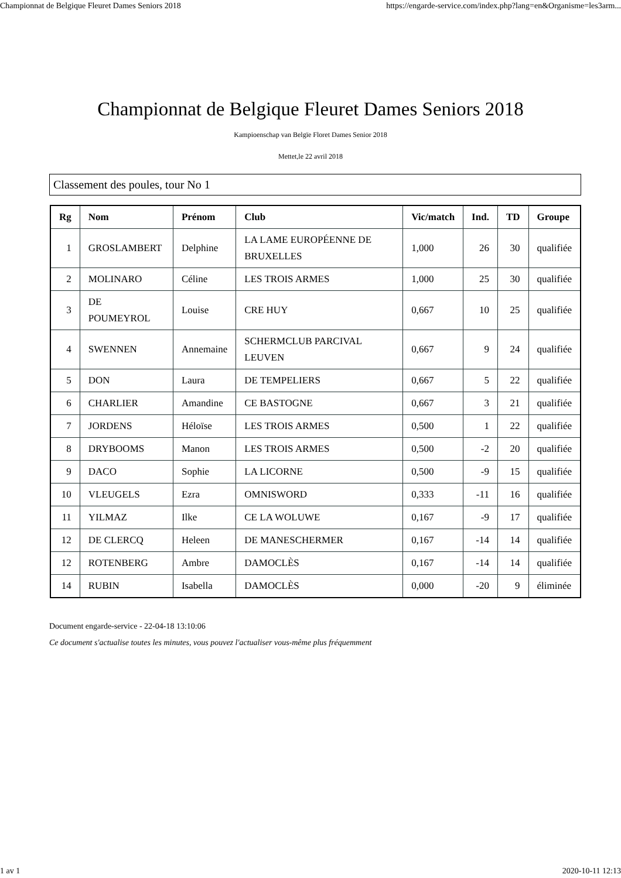Championnat de Belgique Fleuret Dames Seniors 2018 https://engarde-service.com/index.php?lang=en&Organisme=les3arm...
Championnat de Belgique Fleuret Dames Seniors 2018
Kampioenschap van Belgïe Floret Dames Senior 2018
Mettet,le 22 avril 2018
Classement des poules, tour No 1
| Rg | Nom | Prénom | Club | Vic/match | Ind. | TD | Groupe |
| --- | --- | --- | --- | --- | --- | --- | --- |
| 1 | GROSLAMBERT | Delphine | LA LAME EUROPÉENNE DE BRUXELLES | 1,000 | 26 | 30 | qualifiée |
| 2 | MOLINARO | Céline | LES TROIS ARMES | 1,000 | 25 | 30 | qualifiée |
| 3 | DE POUMEYROL | Louise | CRE HUY | 0,667 | 10 | 25 | qualifiée |
| 4 | SWENNEN | Annemaine | SCHERMCLUB PARCIVAL LEUVEN | 0,667 | 9 | 24 | qualifiée |
| 5 | DON | Laura | DE TEMPELIERS | 0,667 | 5 | 22 | qualifiée |
| 6 | CHARLIER | Amandine | CE BASTOGNE | 0,667 | 3 | 21 | qualifiée |
| 7 | JORDENS | Héloïse | LES TROIS ARMES | 0,500 | 1 | 22 | qualifiée |
| 8 | DRYBOOMS | Manon | LES TROIS ARMES | 0,500 | -2 | 20 | qualifiée |
| 9 | DACO | Sophie | LA LICORNE | 0,500 | -9 | 15 | qualifiée |
| 10 | VLEUGELS | Ezra | OMNISWORD | 0,333 | -11 | 16 | qualifiée |
| 11 | YILMAZ | Ilke | CE LA WOLUWE | 0,167 | -9 | 17 | qualifiée |
| 12 | DE CLERCQ | Heleen | DE MANESCHERMER | 0,167 | -14 | 14 | qualifiée |
| 12 | ROTENBERG | Ambre | DAMOCLÈS | 0,167 | -14 | 14 | qualifiée |
| 14 | RUBIN | Isabella | DAMOCLÈS | 0,000 | -20 | 9 | éliminée |
Document engarde-service - 22-04-18 13:10:06
Ce document s'actualise toutes les minutes, vous pouvez l'actualiser vous-même plus fréquemment
1 av 1 2020-10-11 12:13